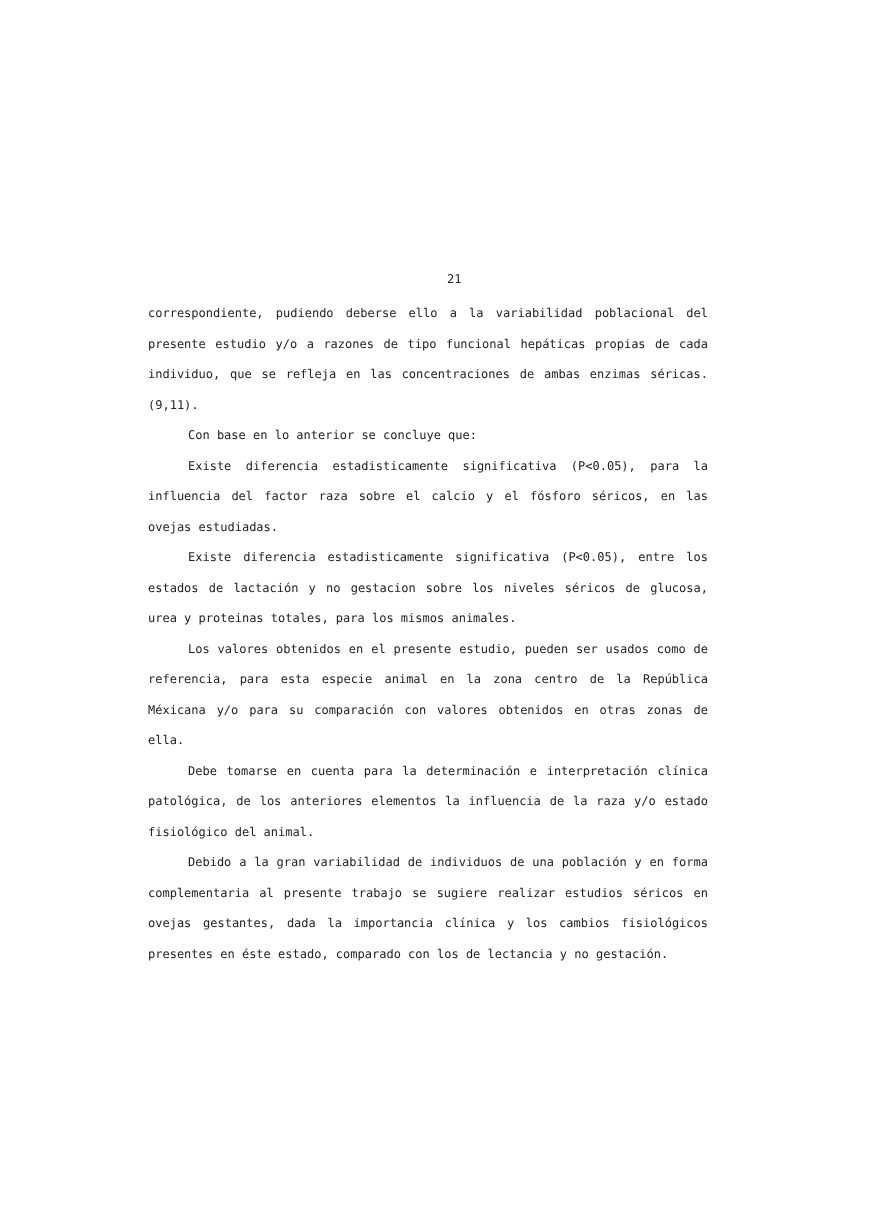21
correspondiente, pudiendo deberse ello a la variabilidad poblacional del presente estudio y/o a razones de tipo funcional hepáticas propias de cada individuo, que se refleja en las concentraciones de ambas enzimas séricas. (9,11).
Con base en lo anterior se concluye que:
Existe diferencia estadisticamente significativa (P<0.05), para la influencia del factor raza sobre el calcio y el fósforo séricos, en las ovejas estudiadas.
Existe diferencia estadisticamente significativa (P<0.05), entre los estados de lactación y no gestacion sobre los niveles séricos de glucosa, urea y proteinas totales, para los mismos animales.
Los valores obtenidos en el presente estudio, pueden ser usados como de referencia, para esta especie animal en la zona centro de la República Méxicana y/o para su comparación con valores obtenidos en otras zonas de ella.
Debe tomarse en cuenta para la determinación e interpretación clínica patológica, de los anteriores elementos la influencia de la raza y/o estado fisiológico del animal.
Debido a la gran variabilidad de individuos de una población y en forma complementaria al presente trabajo se sugiere realizar estudios séricos en ovejas gestantes, dada la importancia clínica y los cambios fisiológicos presentes en éste estado, comparado con los de lectancia y no gestación.